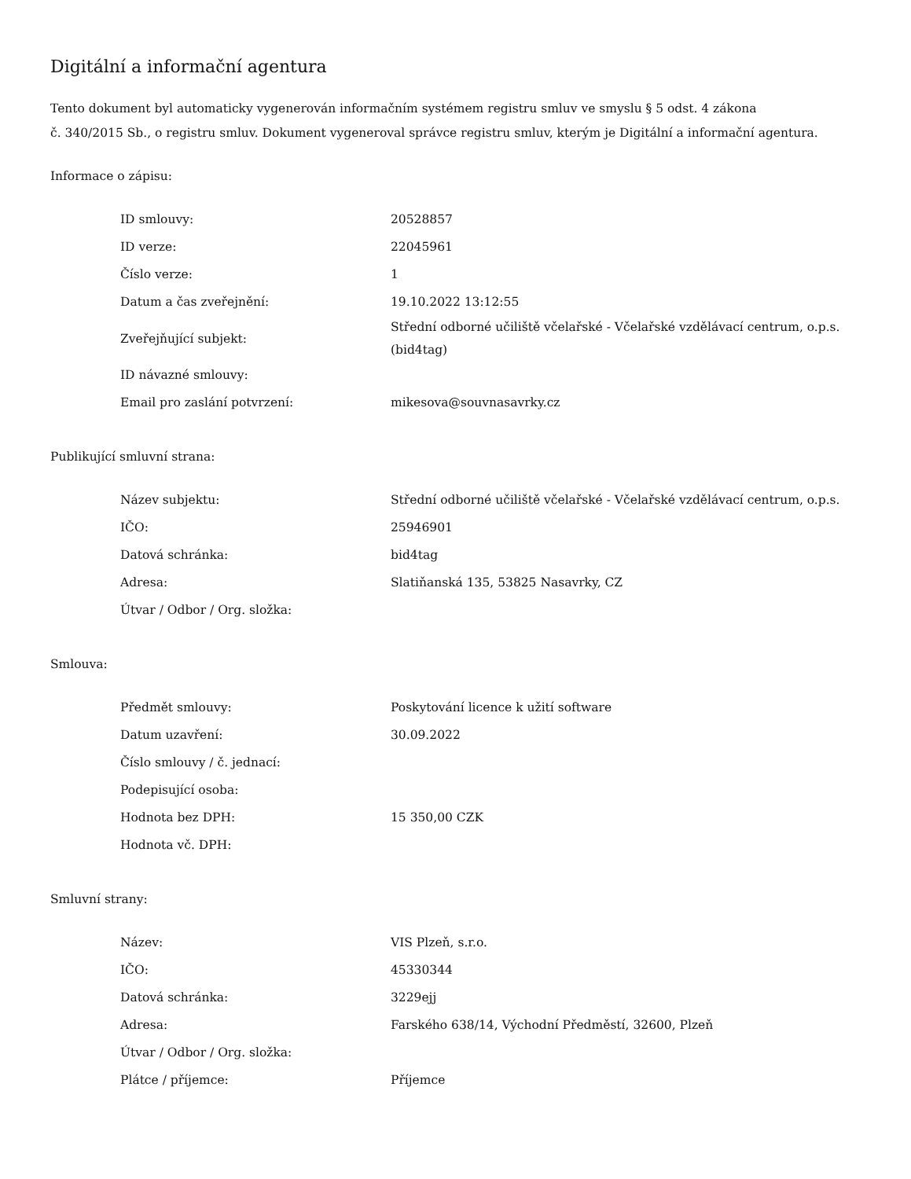Digitální a informační agentura
Tento dokument byl automaticky vygenerován informačním systémem registru smluv ve smyslu § 5 odst. 4 zákona
č. 340/2015 Sb., o registru smluv. Dokument vygeneroval správce registru smluv, kterým je Digitální a informační agentura.
Informace o zápisu:
| ID smlouvy: | 20528857 |
| ID verze: | 22045961 |
| Číslo verze: | 1 |
| Datum a čas zveřejnění: | 19.10.2022 13:12:55 |
| Zveřejňující subjekt: | Střední odborné učiliště včelařské - Včelařské vzdělávací centrum, o.p.s. (bid4tag) |
| ID návazné smlouvy: | |
| Email pro zaslání potvrzení: | mikesova@souvnasavrky.cz |
Publikující smluvní strana:
| Název subjektu: | Střední odborné učiliště včelařské - Včelařské vzdělávací centrum, o.p.s. |
| IČO: | 25946901 |
| Datová schránka: | bid4tag |
| Adresa: | Slatiňanská 135, 53825 Nasavrky, CZ |
| Útvar / Odbor / Org. složka: | |
Smlouva:
| Předmět smlouvy: | Poskytování licence k užití software |
| Datum uzavření: | 30.09.2022 |
| Číslo smlouvy / č. jednací: | |
| Podepisující osoba: | |
| Hodnota bez DPH: | 15 350,00 CZK |
| Hodnota vč. DPH: | |
Smluvní strany:
| Název: | VIS Plzeň, s.r.o. |
| IČO: | 45330344 |
| Datová schránka: | 3229ejj |
| Adresa: | Farského 638/14, Východní Předměstí, 32600, Plzeň |
| Útvar / Odbor / Org. složka: | |
| Plátce / příjemce: | Příjemce |